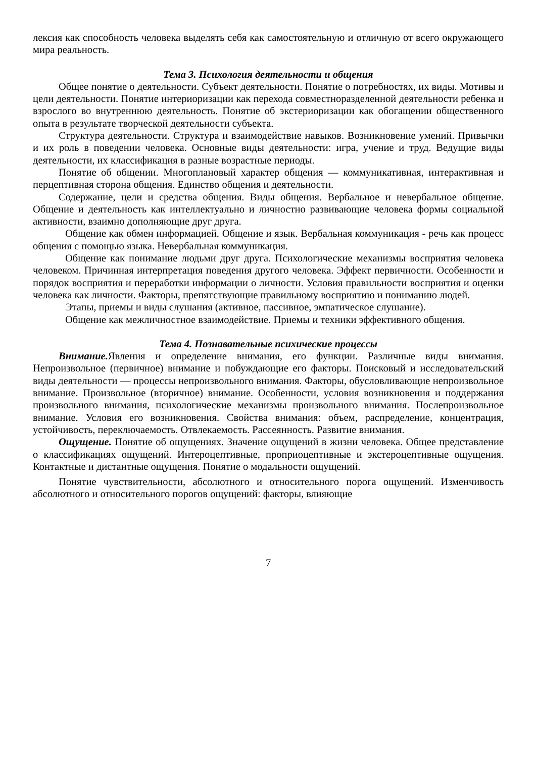лексия как способность человека выделять себя как самостоятельную и отличную от всего окружающего мира реальность.
Тема 3. Психология деятельности и общения
Общее понятие о деятельности. Субъект деятельности. Понятие о потребностях, их виды. Мотивы и цели деятельности. Понятие интериоризации как перехода совместноразделенной деятельности ребенка и взрослого во внутреннюю деятельность. Понятие об экстериоризации как обогащении общественного опыта в результате творческой деятельности субъекта.
Структура деятельности. Структура и взаимодействие навыков. Возникновение умений. Привычки и их роль в поведении человека. Основные виды деятельности: игра, учение и труд. Ведущие виды деятельности, их классификация в разные возрастные периоды.
Понятие об общении. Многоплановый характер общения — коммуникативная, интерактивная и перцептивная сторона общения. Единство общения и деятельности.
Содержание, цели и средства общения. Виды общения. Вербальное и невербальное общение. Общение и деятельность как интеллектуально и личностно развивающие человека формы социальной активности, взаимно дополняющие друг друга.
Общение как обмен информацией. Общение и язык. Вербальная коммуникация - речь как процесс общения с помощью языка. Невербальная коммуникация.
Общение как понимание людьми друг друга. Психологические механизмы восприятия человека человеком. Причинная интерпретация поведения другого человека. Эффект первичности. Особенности и порядок восприятия и переработки информации о личности. Условия правильности восприятия и оценки человека как личности. Факторы, препятствующие правильному восприятию и пониманию людей.
Этапы, приемы и виды слушания (активное, пассивное, эмпатическое слушание).
Общение как межличностное взаимодействие. Приемы и техники эффективного общения.
Тема 4. Познавательные психические процессы
Внимание. Явления и определение внимания, его функции. Различные виды внимания. Непроизвольное (первичное) внимание и побуждающие его факторы. Поисковый и исследовательский виды деятельности — процессы непроизвольного внимания. Факторы, обусловливающие непроизвольное внимание. Произвольное (вторичное) внимание. Особенности, условия возникновения и поддержания произвольного внимания, психологические механизмы произвольного внимания. Послепроизвольное внимание. Условия его возникновения. Свойства внимания: объем, распределение, концентрация, устойчивость, переключаемость. Отвлекаемость. Рассеянность. Развитие внимания.
Ощущение. Понятие об ощущениях. Значение ощущений в жизни человека. Общее представление о классификациях ощущений. Интероцептивные, проприоцептивные и экстероцептивные ощущения. Контактные и дистантные ощущения. Понятие о модальности ощущений.
Понятие чувствительности, абсолютного и относительного порога ощущений. Изменчивость абсолютного и относительного порогов ощущений: факторы, влияющие
7